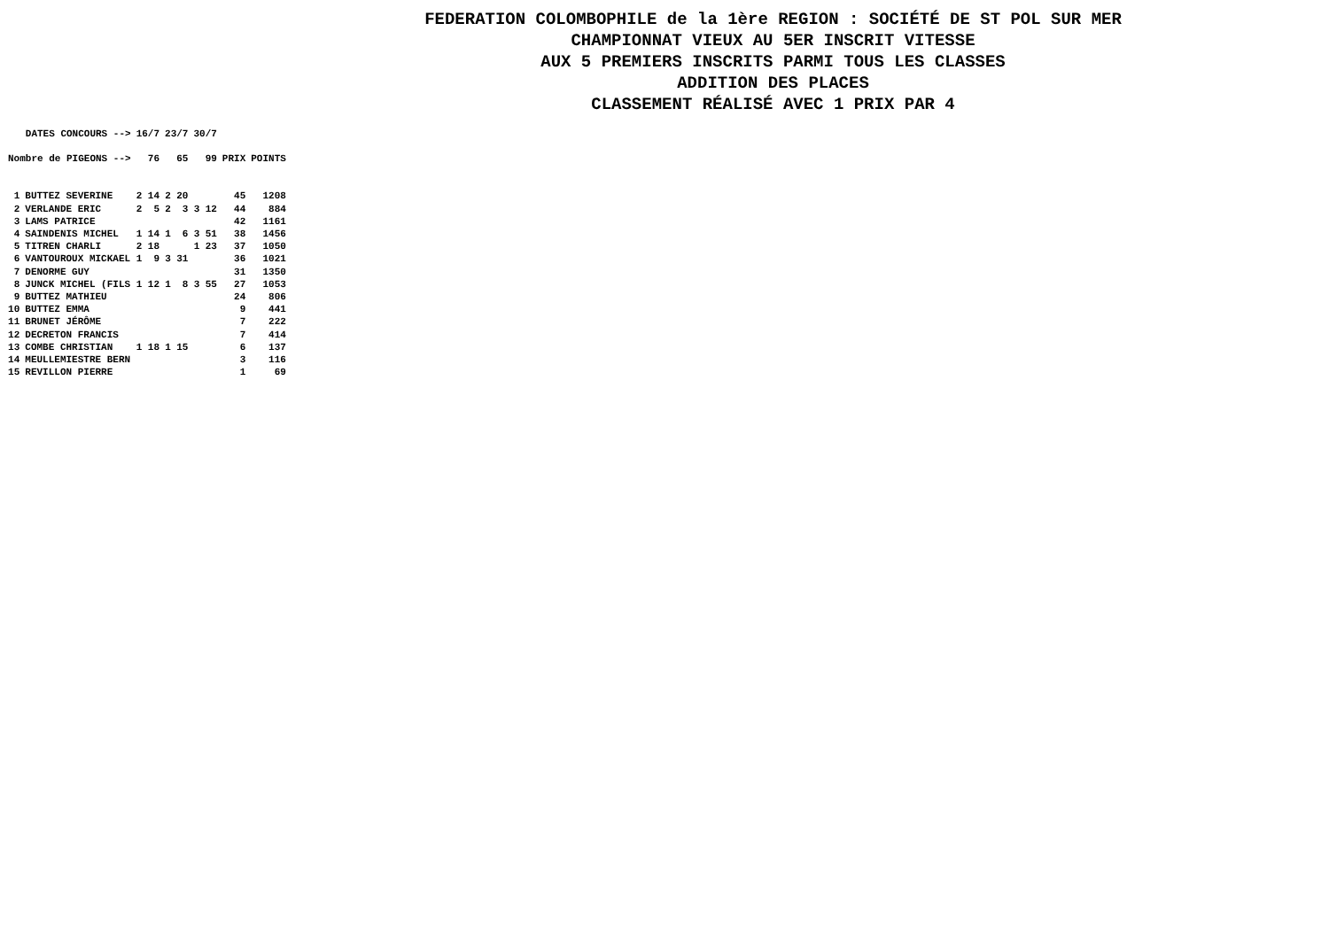FEDERATION COLOMBOPHILE de la 1ère REGION : SOCIÉTÉ DE ST POL SUR MER
CHAMPIONNAT VIEUX AU 5ER INSCRIT VITESSE
AUX 5 PREMIERS INSCRITS PARMI TOUS LES CLASSES
ADDITION DES PLACES
CLASSEMENT RÉALISÉ AVEC 1 PRIX PAR 4
| DATES CONCOURS --> | | 16/7 | | 23/7 | | 30/7 | | | |
| --- | --- | --- | --- | --- | --- | --- | --- | --- | --- |
| Nombre de PIGEONS --> | | 76 | | 65 | | 99 | | PRIX | POINTS |
| 1 | BUTTEZ SEVERINE | 2 | 14 | 2 | 20 | | | 45 | 1208 |
| 2 | VERLANDE ERIC | 2 | 5 | 2 | 3 | 3 | 12 | 44 | 884 |
| 3 | LAMS PATRICE | | | | | | | 42 | 1161 |
| 4 | SAINDENIS MICHEL | 1 | 14 | 1 | 6 | 3 | 51 | 38 | 1456 |
| 5 | TITREN CHARLI | 2 | 18 | | | 1 | 23 | 37 | 1050 |
| 6 | VANTOUROUX MICKAEL | 1 | 9 | 3 | 31 | | | 36 | 1021 |
| 7 | DENORME GUY | | | | | | | 31 | 1350 |
| 8 | JUNCK MICHEL (FILS | 1 | 12 | 1 | 8 | 3 | 55 | 27 | 1053 |
| 9 | BUTTEZ MATHIEU | | | | | | | 24 | 806 |
| 10 | BUTTEZ EMMA | | | | | | | 9 | 441 |
| 11 | BRUNET JÉRÔME | | | | | | | 7 | 222 |
| 12 | DECRETON FRANCIS | | | | | | | 7 | 414 |
| 13 | COMBE CHRISTIAN | 1 | 18 | 1 | 15 | | | 6 | 137 |
| 14 | MEULLEMIESTRE BERN | | | | | | | 3 | 116 |
| 15 | REVILLON PIERRE | | | | | | | 1 | 69 |